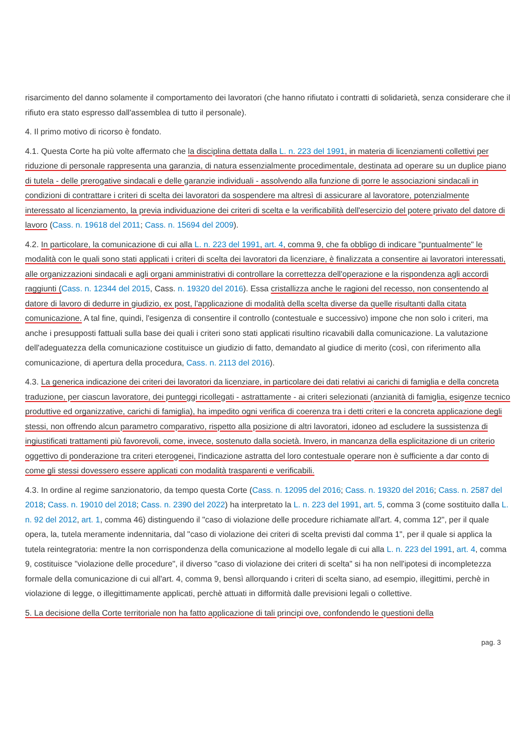risarcimento del danno solamente il comportamento dei lavoratori (che hanno rifiutato i contratti di solidarietà, senza considerare che il rifiuto era stato espresso dall'assemblea di tutto il personale).
4. Il primo motivo di ricorso è fondato.
4.1. Questa Corte ha più volte affermato che la disciplina dettata dalla L. n. 223 del 1991, in materia di licenziamenti collettivi per riduzione di personale rappresenta una garanzia, di natura essenzialmente procedimentale, destinata ad operare su un duplice piano di tutela - delle prerogative sindacali e delle garanzie individuali - assolvendo alla funzione di porre le associazioni sindacali in condizioni di contrattare i criteri di scelta dei lavoratori da sospendere ma altresì di assicurare al lavoratore, potenzialmente interessato al licenziamento, la previa individuazione dei criteri di scelta e la verificabilità dell'esercizio del potere privato del datore di lavoro (Cass. n. 19618 del 2011; Cass. n. 15694 del 2009).
4.2. In particolare, la comunicazione di cui alla L. n. 223 del 1991, art. 4, comma 9, che fa obbligo di indicare "puntualmente" le modalità con le quali sono stati applicati i criteri di scelta dei lavoratori da licenziare, è finalizzata a consentire ai lavoratori interessati, alle organizzazioni sindacali e agli organi amministrativi di controllare la correttezza dell'operazione e la rispondenza agli accordi raggiunti (Cass. n. 12344 del 2015, Cass. n. 19320 del 2016). Essa cristallizza anche le ragioni del recesso, non consentendo al datore di lavoro di dedurre in giudizio, ex post, l'applicazione di modalità della scelta diverse da quelle risultanti dalla citata comunicazione. A tal fine, quindi, l'esigenza di consentire il controllo (contestuale e successivo) impone che non solo i criteri, ma anche i presupposti fattuali sulla base dei quali i criteri sono stati applicati risultino ricavabili dalla comunicazione. La valutazione dell'adeguatezza della comunicazione costituisce un giudizio di fatto, demandato al giudice di merito (così, con riferimento alla comunicazione, di apertura della procedura, Cass. n. 2113 del 2016).
4.3. La generica indicazione dei criteri dei lavoratori da licenziare, in particolare dei dati relativi ai carichi di famiglia e della concreta traduzione, per ciascun lavoratore, dei punteggi ricollegati - astrattamente - ai criteri selezionati (anzianità di famiglia, esigenze tecnico produttive ed organizzative, carichi di famiglia), ha impedito ogni verifica di coerenza tra i detti criteri e la concreta applicazione degli stessi, non offrendo alcun parametro comparativo, rispetto alla posizione di altri lavoratori, idoneo ad escludere la sussistenza di ingiustificati trattamenti più favorevoli, come, invece, sostenuto dalla società. Invero, in mancanza della esplicitazione di un criterio oggettivo di ponderazione tra criteri eterogenei, l'indicazione astratta del loro contestuale operare non è sufficiente a dar conto di come gli stessi dovessero essere applicati con modalità trasparenti e verificabili.
4.3. In ordine al regime sanzionatorio, da tempo questa Corte (Cass. n. 12095 del 2016; Cass. n. 19320 del 2016; Cass. n. 2587 del 2018; Cass. n. 19010 del 2018; Cass. n. 2390 del 2022) ha interpretato la L. n. 223 del 1991, art. 5, comma 3 (come sostituito dalla L. n. 92 del 2012, art. 1, comma 46) distinguendo il "caso di violazione delle procedure richiamate all'art. 4, comma 12", per il quale opera, la, tutela meramente indennitaria, dal "caso di violazione dei criteri di scelta previsti dal comma 1", per il quale si applica la tutela reintegratoria: mentre la non corrispondenza della comunicazione al modello legale di cui alla L. n. 223 del 1991, art. 4, comma 9, costituisce "violazione delle procedure", il diverso "caso di violazione dei criteri di scelta" si ha non nell'ipotesi di incompletezza formale della comunicazione di cui all'art. 4, comma 9, bensì allorquando i criteri di scelta siano, ad esempio, illegittimi, perchè in violazione di legge, o illegittimamente applicati, perchè attuati in difformità dalle previsioni legali o collettive.
5. La decisione della Corte territoriale non ha fatto applicazione di tali principi ove, confondendo le questioni della
pag. 3